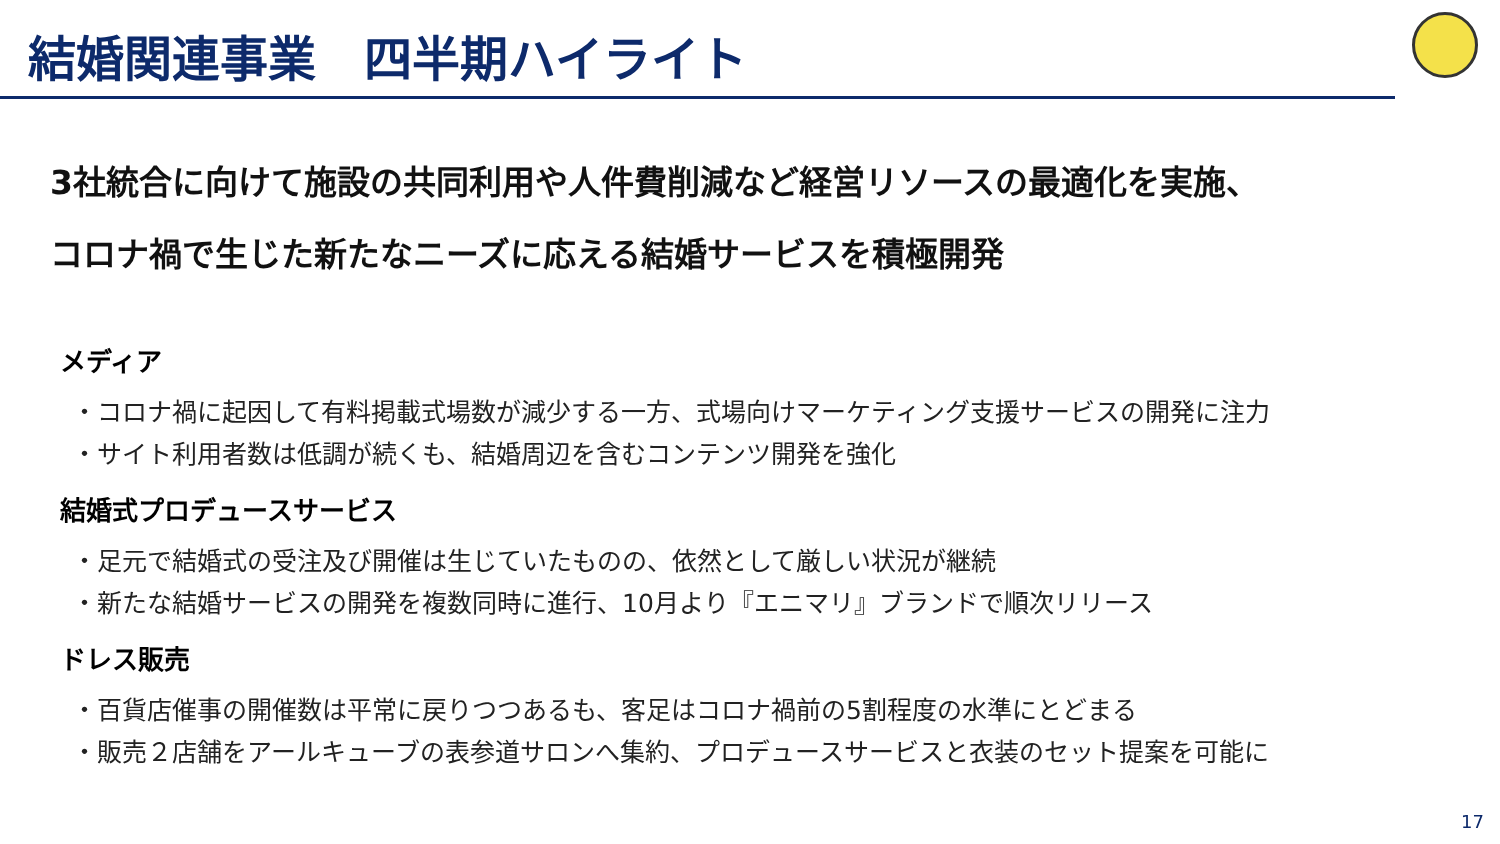結婚関連事業　四半期ハイライト
3社統合に向けて施設の共同利用や人件費削減など経営リソースの最適化を実施、
コロナ禍で生じた新たなニーズに応える結婚サービスを積極開発
メディア
・コロナ禍に起因して有料掲載式場数が減少する一方、式場向けマーケティング支援サービスの開発に注力
・サイト利用者数は低調が続くも、結婚周辺を含むコンテンツ開発を強化
結婚式プロデュースサービス
・足元で結婚式の受注及び開催は生じていたものの、依然として厳しい状況が継続
・新たな結婚サービスの開発を複数同時に進行、10月より『エニマリ』ブランドで順次リリース
ドレス販売
・百貨店催事の開催数は平常に戻りつつあるも、客足はコロナ禍前の5割程度の水準にとどまる
・販売２店舗をアールキューブの表参道サロンへ集約、プロデュースサービスと衣装のセット提案を可能に
17